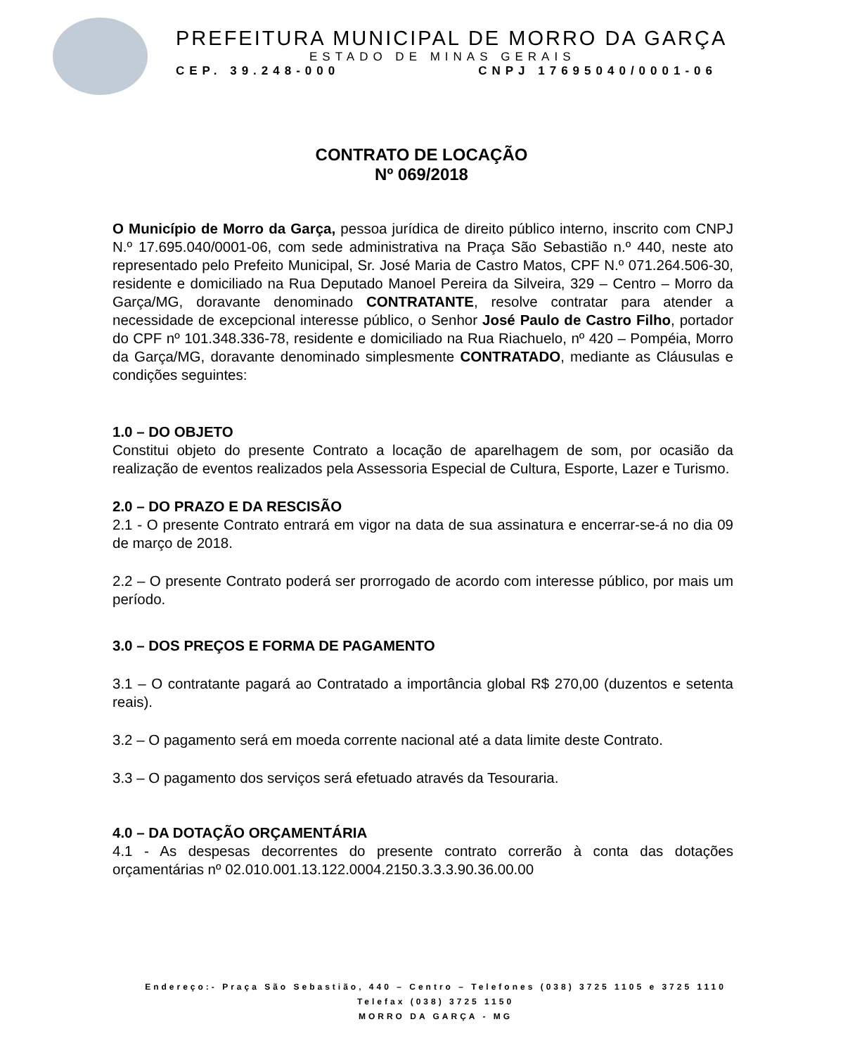PREFEITURA MUNICIPAL DE MORRO DA GARÇA
ESTADO DE MINAS GERAIS
CEP. 39.248-000 CNPJ 17695040/0001-06
CONTRATO DE LOCAÇÃO
Nº 069/2018
O Município de Morro da Garça, pessoa jurídica de direito público interno, inscrito com CNPJ N.º 17.695.040/0001-06, com sede administrativa na Praça São Sebastião n.º 440, neste ato representado pelo Prefeito Municipal, Sr. José Maria de Castro Matos, CPF N.º 071.264.506-30, residente e domiciliado na Rua Deputado Manoel Pereira da Silveira, 329 – Centro – Morro da Garça/MG, doravante denominado CONTRATANTE, resolve contratar para atender a necessidade de excepcional interesse público, o Senhor José Paulo de Castro Filho, portador do CPF nº 101.348.336-78, residente e domiciliado na Rua Riachuelo, nº 420 – Pompéia, Morro da Garça/MG, doravante denominado simplesmente CONTRATADO, mediante as Cláusulas e condições seguintes:
1.0 – DO OBJETO
Constitui objeto do presente Contrato a locação de aparelhagem de som, por ocasião da realização de eventos realizados pela Assessoria Especial de Cultura, Esporte, Lazer e Turismo.
2.0 – DO PRAZO E DA RESCISÃO
2.1 - O presente Contrato entrará em vigor na data de sua assinatura e encerrar-se-á no dia 09 de março de 2018.
2.2 – O presente Contrato poderá ser prorrogado de acordo com interesse público, por mais um período.
3.0 – DOS PREÇOS E FORMA DE PAGAMENTO
3.1 – O contratante pagará ao Contratado a importância global R$ 270,00 (duzentos e setenta reais).
3.2 – O pagamento será em moeda corrente nacional até a data limite deste Contrato.
3.3 – O pagamento dos serviços será efetuado através da Tesouraria.
4.0 – DA DOTAÇÃO ORÇAMENTÁRIA
4.1 - As despesas decorrentes do presente contrato correrão à conta das dotações orçamentárias nº 02.010.001.13.122.0004.2150.3.3.3.90.36.00.00
Endereço:- Praça São Sebastião, 440 – Centro – Telefones (038) 3725 1105 e 3725 1110
Telefax (038) 3725 1150
MORRO DA GARÇA - MG